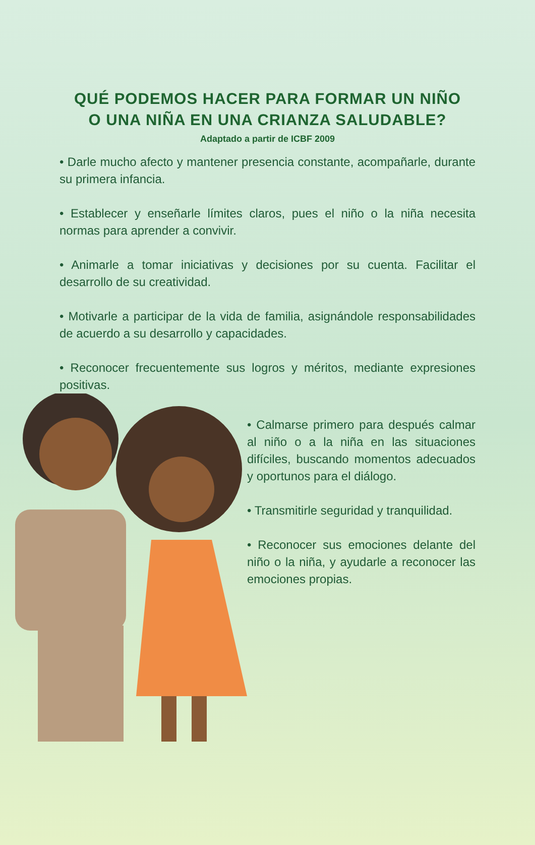QUÉ PODEMOS HACER PARA FORMAR UN NIÑO
O UNA NIÑA EN UNA CRIANZA SALUDABLE?
Adaptado a partir de ICBF 2009
• Darle mucho afecto y mantener presencia constante, acompañarle, durante su primera infancia.
• Establecer y enseñarle límites claros, pues el niño o la niña necesita normas para aprender a convivir.
• Animarle a tomar iniciativas y decisiones por su cuenta. Facilitar el desarrollo de su creatividad.
• Motivarle a participar de la vida de familia, asignándole responsabilidades de acuerdo a su desarrollo y capacidades.
• Reconocer frecuentemente sus logros y méritos, mediante expresiones positivas.
• Calmarse primero para después calmar al niño o a la niña en las situaciones difíciles, buscando momentos adecuados y oportunos para el diálogo.
• Transmitirle seguridad y tranquilidad.
• Reconocer sus emociones delante del niño o la niña, y ayudarle a reconocer las emociones propias.